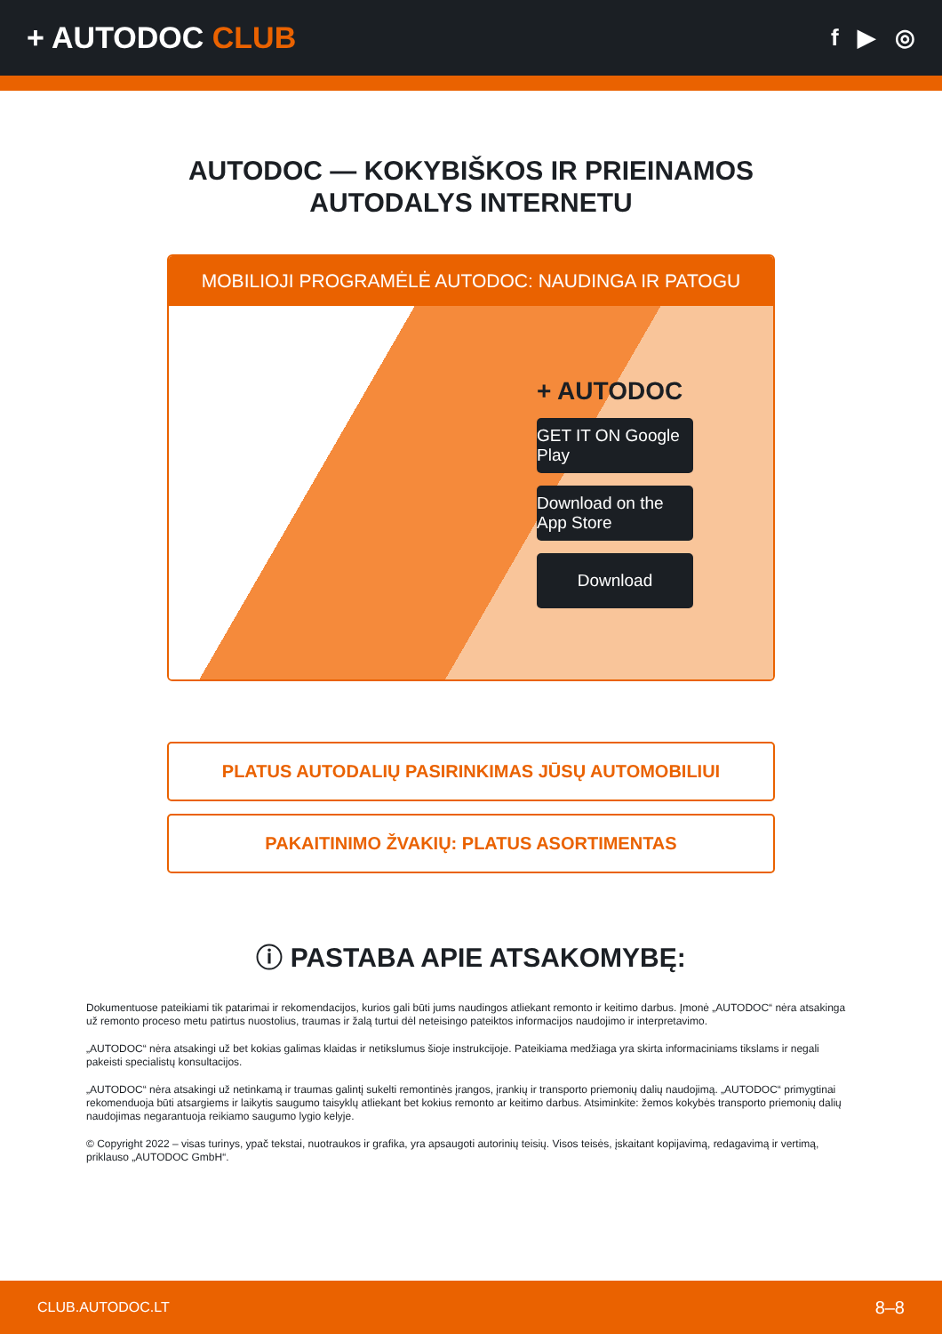+ AUTODOC CLUB
f ▶ ◎
AUTODOC — KOKYBIŠKOS IR PRIEINAMOS
AUTODALYS INTERNETU
MOBILIOJI PROGRAMĖLĖ AUTODOC: NAUDINGA IR PATOGU
+ AUTODOC
GET IT ON Google Play
Download on the App Store
Download
PLATUS AUTODALIŲ PASIRINKIMAS JŪSŲ AUTOMOBILIUI
PAKAITINIMO ŽVAKIŲ: PLATUS ASORTIMENTAS
ⓘ PASTABA APIE ATSAKOMYBĘ:
Dokumentuose pateikiami tik patarimai ir rekomendacijos, kurios gali būti jums naudingos atliekant remonto ir keitimo darbus. Įmonė „AUTODOC“ nėra atsakinga už remonto proceso metu patirtus nuostolius, traumas ir žalą turtui dėl neteisingo pateiktos informacijos naudojimo ir interpretavimo.
„AUTODOC“ nėra atsakingi už bet kokias galimas klaidas ir netikslumus šioje instrukcijoje. Pateikiama medžiaga yra skirta informaciniams tikslams ir negali pakeisti specialistų konsultacijos.
„AUTODOC“ nėra atsakingi už netinkamą ir traumas galintį sukelti remontinės įrangos, įrankių ir transporto priemonių dalių naudojimą. „AUTODOC“ primygtinai rekomenduoja būti atsargiems ir laikytis saugumo taisyklų atliekant bet kokius remonto ar keitimo darbus. Atsiminkite: žemos kokybės transporto priemonių dalių naudojimas negarantuoja reikiamo saugumo lygio kelyje.
© Copyright 2022 – visas turinys, ypač tekstai, nuotraukos ir grafika, yra apsaugoti autorinių teisių. Visos teisės, įskaitant kopijavimą, redagavimą ir vertimą, priklauso „AUTODOC GmbH“.
CLUB.AUTODOC.LT 8–8